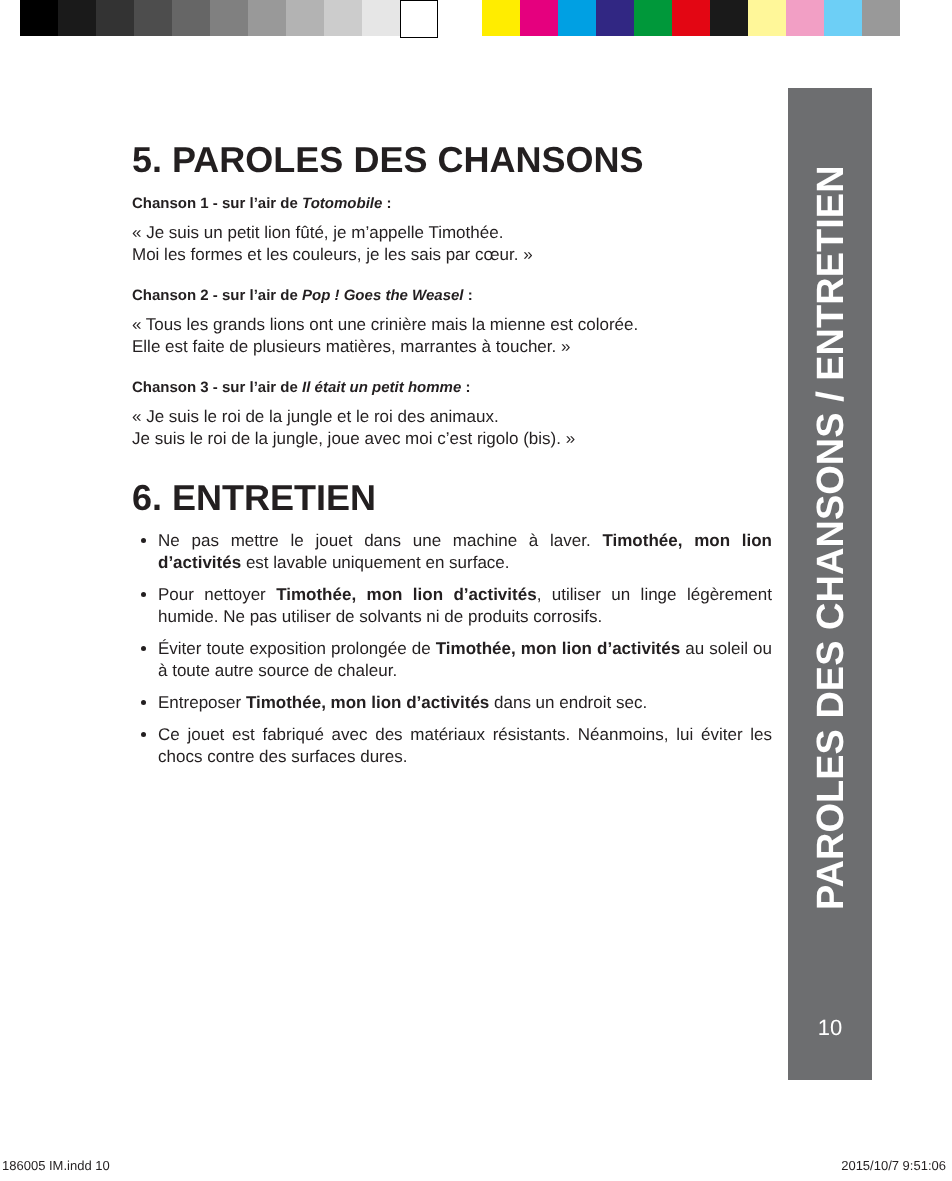PAROLES DES CHANSONS / ENTRETIEN
10
5. PAROLES DES CHANSONS
Chanson 1 - sur l’air de Totomobile :
« Je suis un petit lion fûté, je m’appelle Timothée.
Moi les formes et les couleurs, je les sais par cœur. »
Chanson 2 - sur l’air de Pop ! Goes the Weasel :
« Tous les grands lions ont une crinière mais la mienne est colorée.
Elle est faite de plusieurs matières, marrantes à toucher. »
Chanson 3 - sur l’air de Il était un petit homme :
« Je suis le roi de la jungle et le roi des animaux.
Je suis le roi de la jungle, joue avec moi c’est rigolo (bis). »
6. ENTRETIEN
Ne pas mettre le jouet dans une machine à laver. Timothée, mon lion d’activités est lavable uniquement en surface.
Pour nettoyer Timothée, mon lion d’activités, utiliser un linge légèrement humide. Ne pas utiliser de solvants ni de produits corrosifs.
Éviter toute exposition prolongée de Timothée, mon lion d’activités au soleil ou à toute autre source de chaleur.
Entreposer Timothée, mon lion d’activités dans un endroit sec.
Ce jouet est fabriqué avec des matériaux résistants. Néanmoins, lui éviter les chocs contre des surfaces dures.
186005 IM.indd 10 2015/10/7 9:51:06